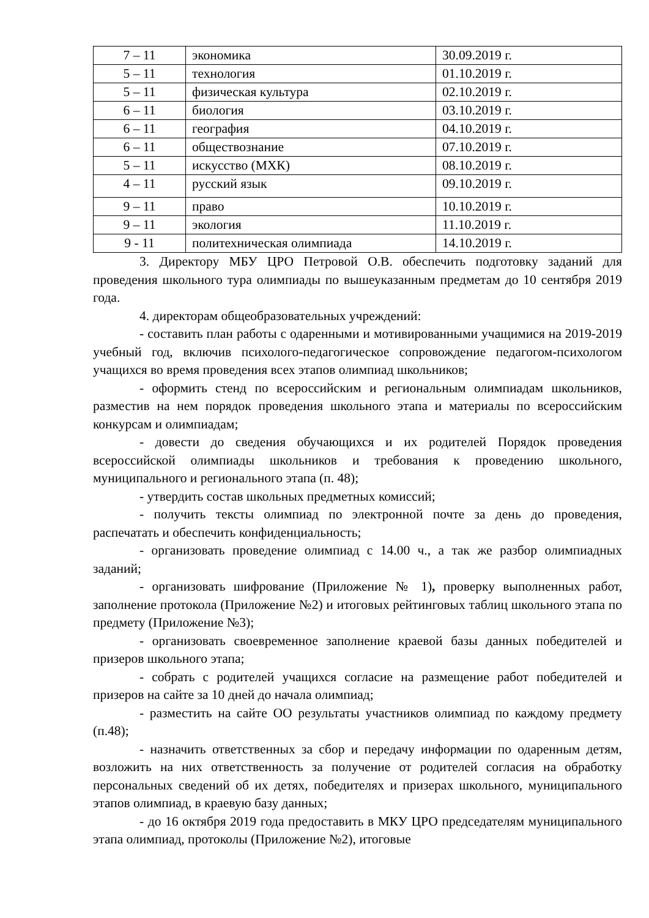| 7 – 11 | экономика | 30.09.2019 г. |
| 5 – 11 | технология | 01.10.2019 г. |
| 5 – 11 | физическая культура | 02.10.2019 г. |
| 6 – 11 | биология | 03.10.2019 г. |
| 6 – 11 | география | 04.10.2019 г. |
| 6 – 11 | обществознание | 07.10.2019 г. |
| 5 – 11 | искусство (МХК) | 08.10.2019 г. |
| 4 – 11 | русский язык | 09.10.2019 г. |
| 9 – 11 | право | 10.10.2019 г. |
| 9 – 11 | экология | 11.10.2019 г. |
| 9 - 11 | политехническая олимпиада | 14.10.2019 г. |
3. Директору МБУ ЦРО Петровой О.В. обеспечить подготовку заданий для проведения школьного тура олимпиады по вышеуказанным предметам до 10 сентября 2019 года.
4. директорам общеобразовательных учреждений:
- составить план работы с одаренными и мотивированными учащимися на 2019-2019 учебный год, включив психолого-педагогическое сопровождение педагогом-психологом учащихся во время проведения всех этапов олимпиад школьников;
- оформить стенд по всероссийским и региональным олимпиадам школьников, разместив на нем порядок проведения школьного этапа и материалы по всероссийским конкурсам и олимпиадам;
- довести до сведения обучающихся и их родителей Порядок проведения всероссийской олимпиады школьников и требования к проведению школьного, муниципального и регионального этапа (п. 48);
- утвердить состав школьных предметных комиссий;
- получить тексты олимпиад по электронной почте за день до проведения, распечатать и обеспечить конфиденциальность;
- организовать проведение олимпиад с 14.00 ч., а так же разбор олимпиадных заданий;
- организовать шифрование (Приложение № 1), проверку выполненных работ, заполнение протокола (Приложение №2) и итоговых рейтинговых таблиц школьного этапа по предмету (Приложение №3);
- организовать своевременное заполнение краевой базы данных победителей и призеров школьного этапа;
- собрать с родителей учащихся согласие на размещение работ победителей и призеров на сайте за 10 дней до начала олимпиад;
- разместить на сайте ОО результаты участников олимпиад по каждому предмету (п.48);
- назначить ответственных за сбор и передачу информации по одаренным детям, возложить на них ответственность за получение от родителей согласия на обработку персональных сведений об их детях, победителях и призерах школьного, муниципального этапов олимпиад, в краевую базу данных;
- до 16 октября 2019 года предоставить в МКУ ЦРО председателям муниципального этапа олимпиад, протоколы (Приложение №2), итоговые